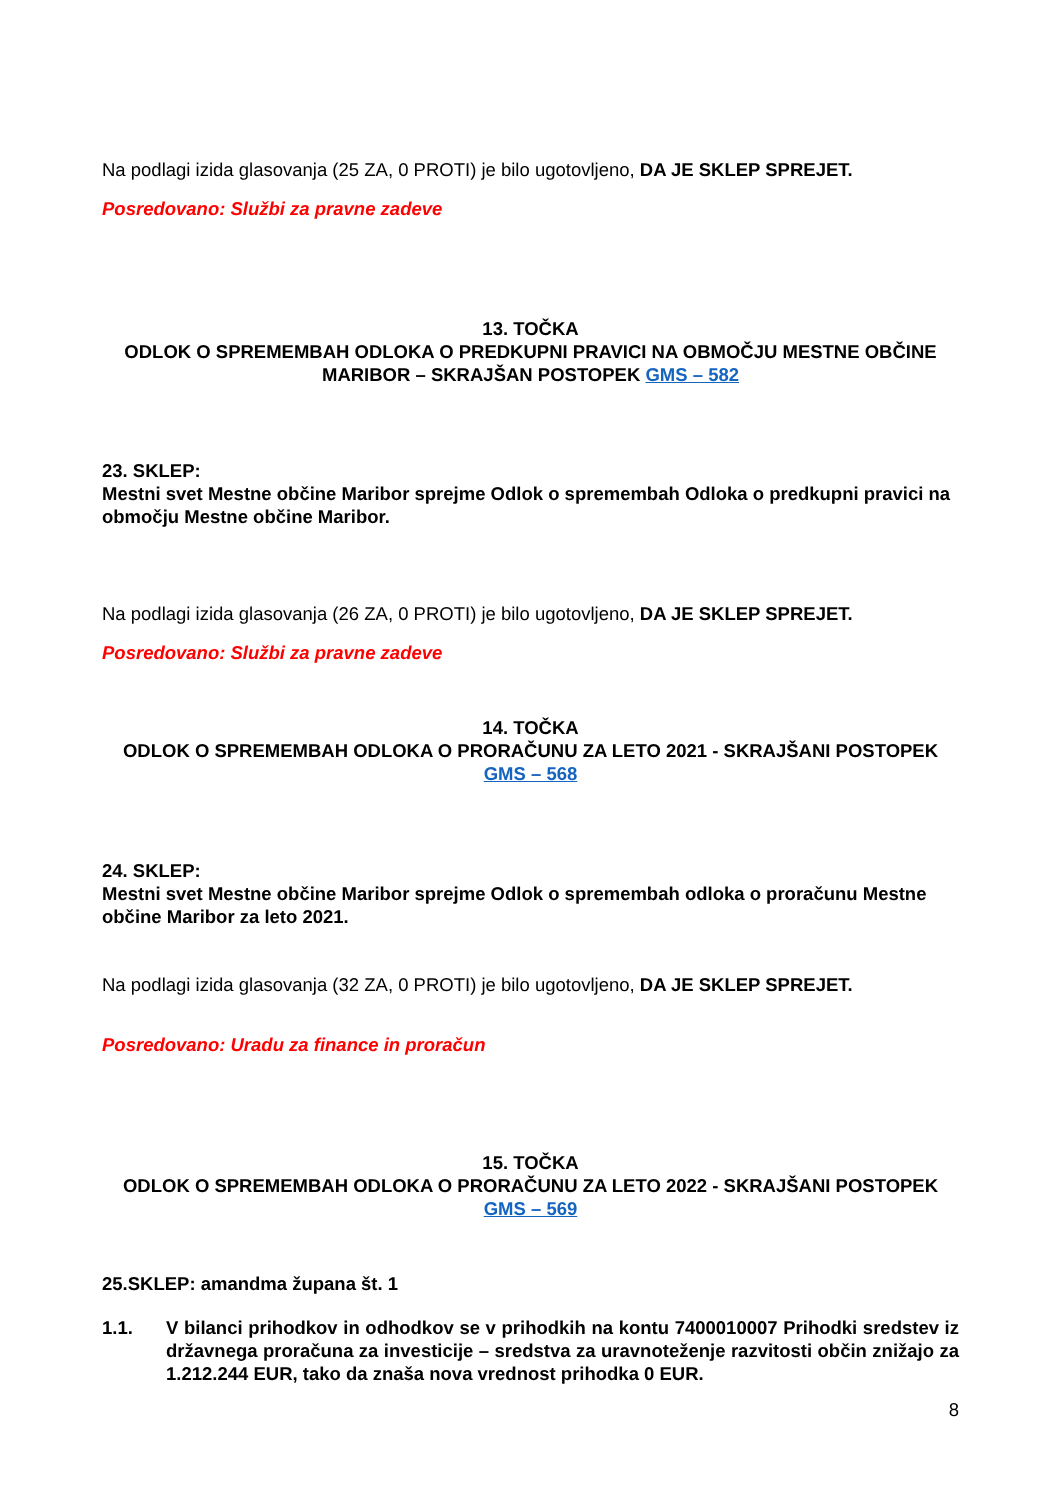Na podlagi izida glasovanja (25 ZA, 0 PROTI) je bilo ugotovljeno, DA JE SKLEP SPREJET.
Posredovano: Službi za pravne zadeve
13. TOČKA
ODLOK O SPREMEMBAH ODLOKA O PREDKUPNI PRAVICI NA OBMOČJU MESTNE OBČINE MARIBOR – SKRAJŠAN POSTOPEK GMS – 582
23. SKLEP:
Mestni svet Mestne občine Maribor sprejme Odlok o spremembah Odloka o predkupni pravici na območju Mestne občine Maribor.
Na podlagi izida glasovanja (26 ZA, 0 PROTI) je bilo ugotovljeno, DA JE SKLEP SPREJET.
Posredovano: Službi za pravne zadeve
14. TOČKA
ODLOK O SPREMEMBAH ODLOKA O PRORAČUNU ZA LETO 2021 - SKRAJŠANI POSTOPEK GMS – 568
24. SKLEP:
Mestni svet Mestne občine Maribor sprejme Odlok o spremembah odloka o proračunu Mestne občine Maribor za leto 2021.
Na podlagi izida glasovanja (32 ZA, 0 PROTI) je bilo ugotovljeno, DA JE SKLEP SPREJET.
Posredovano: Uradu za finance in proračun
15. TOČKA
ODLOK O SPREMEMBAH ODLOKA O PRORAČUNU ZA LETO 2022 - SKRAJŠANI POSTOPEK GMS – 569
25.SKLEP: amandma župana št. 1
1.1. V bilanci prihodkov in odhodkov se v prihodkih na kontu 7400010007 Prihodki sredstev iz državnega proračuna za investicije – sredstva za uravnoteženje razvitosti občin znižajo za 1.212.244 EUR, tako da znaša nova vrednost prihodka 0 EUR.
8